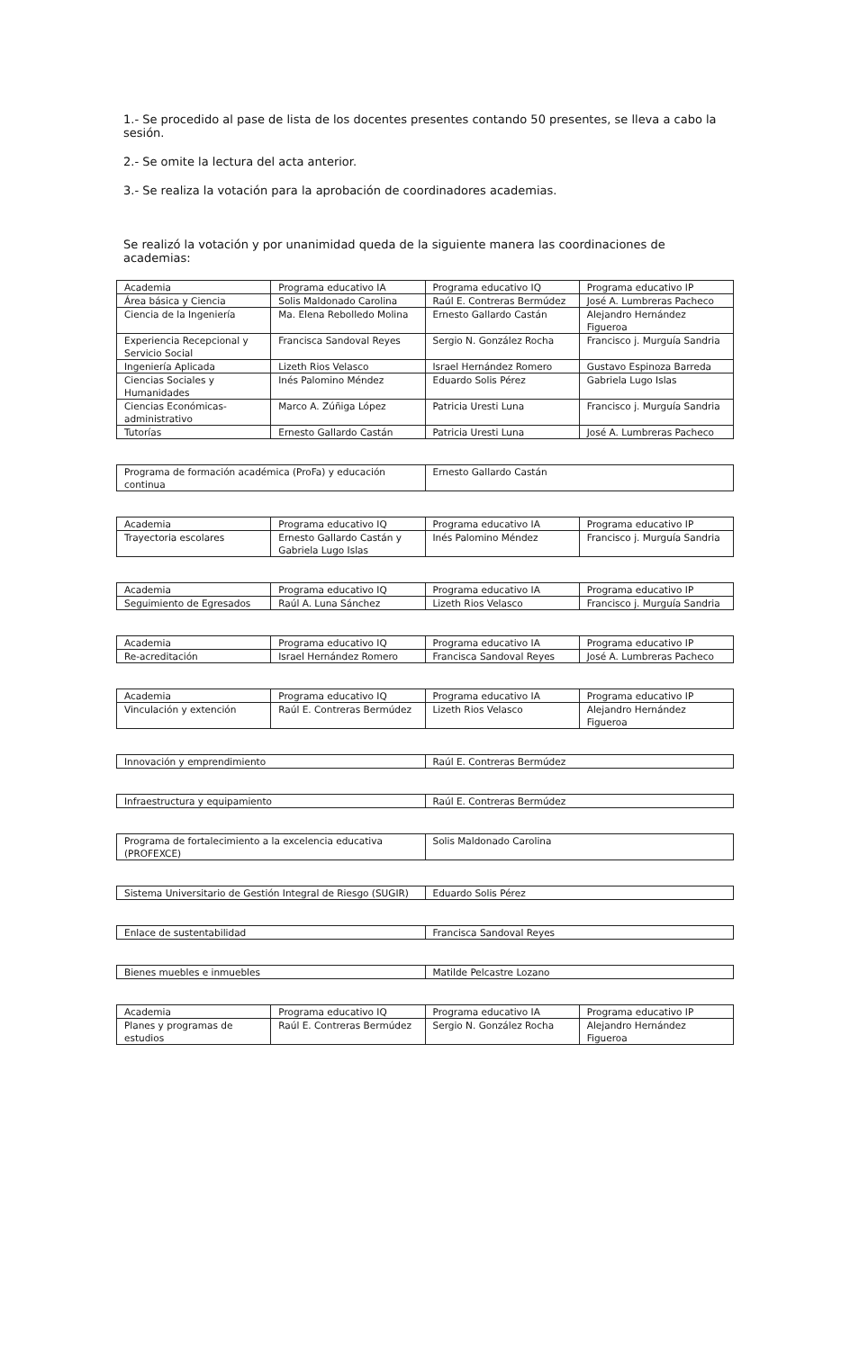1.- Se procedido al pase de lista de los docentes presentes contando 50 presentes, se lleva a cabo la sesión.
2.- Se omite la lectura del acta anterior.
3.- Se realiza la votación para la aprobación de coordinadores academias.
Se realizó la votación y por unanimidad queda de la siguiente manera las coordinaciones de academias:
| Academia | Programa educativo IA | Programa educativo IQ | Programa educativo IP |
| Área básica y Ciencia | Solis Maldonado Carolina | Raúl E. Contreras Bermúdez | José A. Lumbreras Pacheco |
| Ciencia de la Ingeniería | Ma. Elena Rebolledo Molina | Ernesto Gallardo Castán | Alejandro Hernández Figueroa |
| Experiencia Recepcional y Servicio Social | Francisca Sandoval Reyes | Sergio N. González Rocha | Francisco j. Murguía Sandria |
| Ingeniería Aplicada | Lizeth Rios Velasco | Israel Hernández Romero | Gustavo Espinoza Barreda |
| Ciencias Sociales y Humanidades | Inés Palomino Méndez | Eduardo Solis Pérez | Gabriela Lugo Islas |
| Ciencias Económicas-administrativo | Marco A. Zúñiga López | Patricia Uresti Luna | Francisco j. Murguía Sandria |
| Tutorías | Ernesto Gallardo Castán | Patricia Uresti Luna | José A. Lumbreras Pacheco |
| Programa de formación académica (ProFa) y educación continua | Ernesto Gallardo Castán |
| Academia | Programa educativo IQ | Programa educativo IA | Programa educativo IP |
| Trayectoria escolares | Ernesto Gallardo Castán y Gabriela Lugo Islas | Inés Palomino Méndez | Francisco j. Murguía Sandria |
| Academia | Programa educativo IQ | Programa educativo IA | Programa educativo IP |
| Seguimiento de Egresados | Raúl A. Luna Sánchez | Lizeth Rios Velasco | Francisco j. Murguía Sandria |
| Academia | Programa educativo IQ | Programa educativo IA | Programa educativo IP |
| Re-acreditación | Israel Hernández Romero | Francisca Sandoval Reyes | José A. Lumbreras Pacheco |
| Academia | Programa educativo IQ | Programa educativo IA | Programa educativo IP |
| Vinculación y extención | Raúl E. Contreras Bermúdez | Lizeth Rios Velasco | Alejandro Hernández Figueroa |
| Innovación y emprendimiento | Raúl E. Contreras Bermúdez |
| Infraestructura y equipamiento | Raúl E. Contreras Bermúdez |
| Programa de fortalecimiento a la excelencia educativa (PROFEXCE) | Solis Maldonado Carolina |
| Sistema Universitario de Gestión Integral de Riesgo (SUGIR) | Eduardo Solis Pérez |
| Enlace de sustentabilidad | Francisca Sandoval Reyes |
| Bienes muebles e inmuebles | Matilde Pelcastre Lozano |
| Academia | Programa educativo IQ | Programa educativo IA | Programa educativo IP |
| Planes y programas de estudios | Raúl E. Contreras Bermúdez | Sergio N. González Rocha | Alejandro Hernández Figueroa |